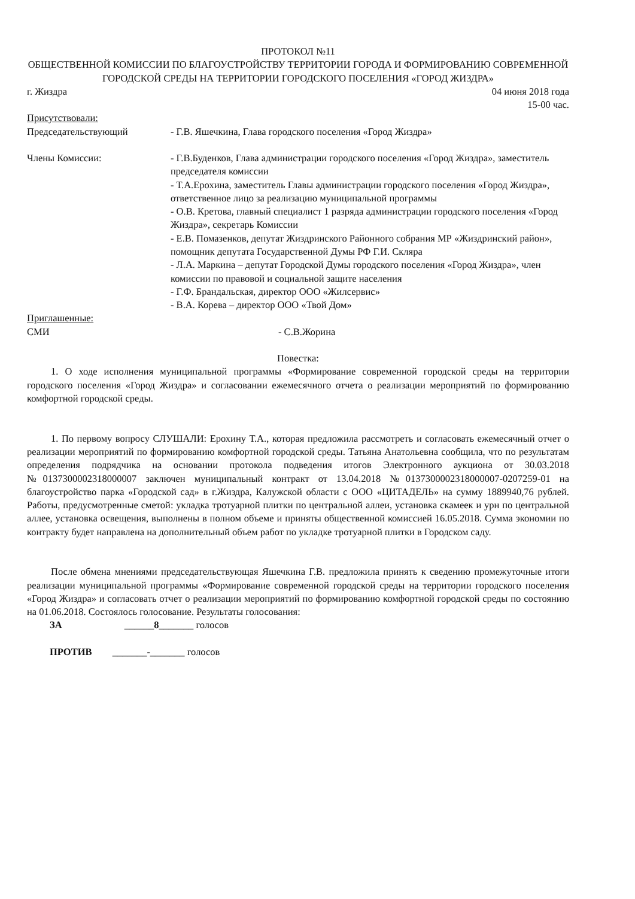ПРОТОКОЛ №11
ОБЩЕСТВЕННОЙ КОМИССИИ ПО БЛАГОУСТРОЙСТВУ ТЕРРИТОРИИ ГОРОДА И ФОРМИРОВАНИЮ СОВРЕМЕННОЙ ГОРОДСКОЙ СРЕДЫ НА ТЕРРИТОРИИ ГОРОДСКОГО ПОСЕЛЕНИЯ «ГОРОД ЖИЗДРА»
г. Жиздра 04 июня 2018 года
15-00 час.
Присутствовали:
Председательствующий - Г.В. Яшечкина, Глава городского поселения «Город Жиздра»
Члены Комиссии: - Г.В.Буденков, Глава администрации городского поселения «Город Жиздра», заместитель председателя комиссии
- Т.А.Ерохина, заместитель Главы администрации городского поселения «Город Жиздра», ответственное лицо за реализацию муниципальной программы
- О.В. Кретова, главный специалист 1 разряда администрации городского поселения «Город Жиздра», секретарь Комиссии
- Е.В. Помазенков, депутат Жиздринского Районного собрания МР «Жиздринский район», помощник депутата Государственной Думы РФ Г.И. Скляра
- Л.А. Маркина – депутат Городской Думы городского поселения «Город Жиздра», член комиссии по правовой и социальной защите населения
- Г.Ф. Брандальская, директор ООО «Жилсервис»
- В.А. Корева – директор ООО «Твой Дом»
Приглашенные:
СМИ - С.В.Жорина
Повестка:
1. О ходе исполнения муниципальной программы «Формирование современной городской среды на территории городского поселения «Город Жиздра» и согласовании ежемесячного отчета о реализации мероприятий по формированию комфортной городской среды.
1. По первому вопросу СЛУШАЛИ: Ерохину Т.А., которая предложила рассмотреть и согласовать ежемесячный отчет о реализации мероприятий по формированию комфортной городской среды. Татьяна Анатольевна сообщила, что по результатам определения подрядчика на основании протокола подведения итогов Электронного аукциона от 30.03.2018 №0137300002318000007 заключен муниципальный контракт от 13.04.2018 №0137300002318000007-0207259-01 на благоустройство парка «Городской сад» в г.Жиздра, Калужской области с ООО «ЦИТАДЕЛЬ» на сумму 1889940,76 рублей. Работы, предусмотренные сметой: укладка тротуарной плитки по центральной аллеи, установка скамеек и урн по центральной аллее, установка освещения, выполнены в полном объеме и приняты общественной комиссией 16.05.2018. Сумма экономии по контракту будет направлена на дополнительный объем работ по укладке тротуарной плитки в Городском саду.
После обмена мнениями председательствующая Яшечкина Г.В. предложила принять к сведению промежуточные итоги реализации муниципальной программы «Формирование современной городской среды на территории городского поселения «Город Жиздра» и согласовать отчет о реализации мероприятий по формированию комфортной городской среды по состоянию на 01.06.2018. Состоялось голосование. Результаты голосования:
ЗА ______8_______ голосов
ПРОТИВ _______-_______ голосов